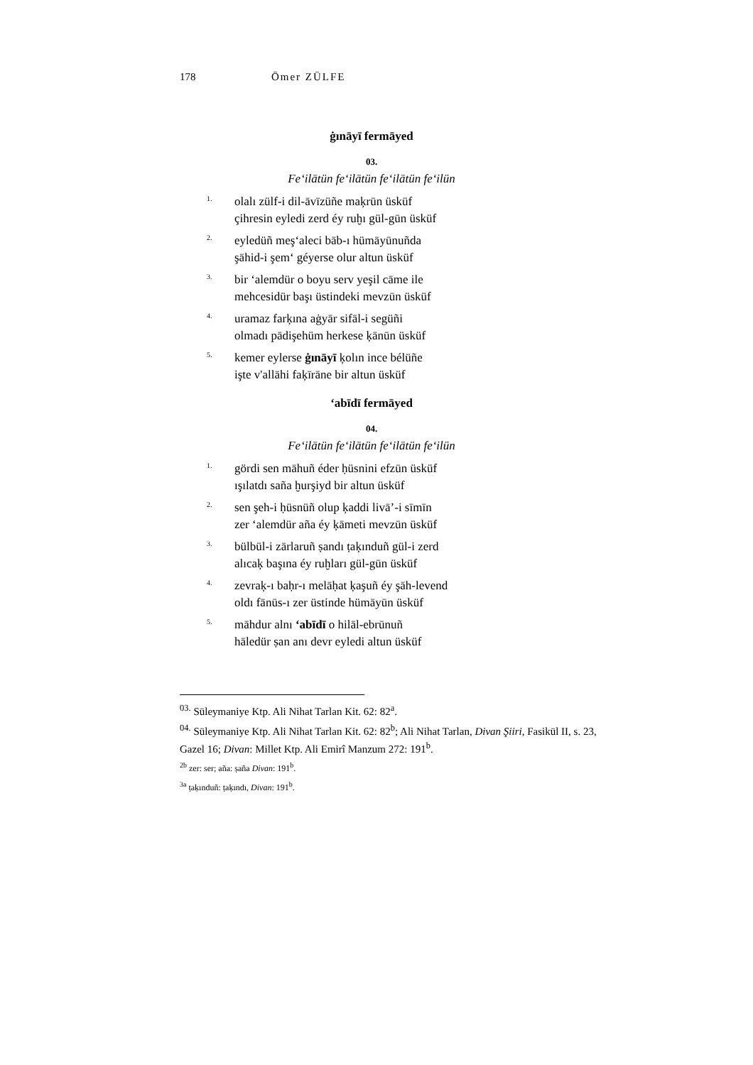178 Ömer ZÜLFE
ġınāyī fermāyed
03.
Fe‘ilātün fe‘ilātün fe‘ilātün fe‘ilün
1.
olalı zülf-i dil-āvīzüñe maķrūn üsküf
çihresin eyledi zerd éy ruḫı gül-gūn üsküf
2.
eyledüñ meş‘aleci bāb-ı hümāyūnuñda
şāhid-i şem‘ géyerse olur altun üsküf
3.
bir ‘alemdür o boyu serv yeşil cāme ile
mehcesidür başı üstindeki mevzūn üsküf
4.
uramaz farķına aġyār sifāl-i següñi
olmadı pādişehüm herkese ķānūn üsküf
5.
kemer eylerse ġınāyī ķolın ince bélüñe
işte v'allāhi faķīrāne bir altun üsküf
‘abīdī fermāyed
04.
Fe‘ilātün fe‘ilātün fe‘ilātün fe‘ilün
1.
gördi sen māhuñ éder ḥüsnini efzūn üsküf
ışılatdı saña ḫurşiyd bir altun üsküf
2.
sen şeh-i ḥüsnüñ olup ķaddi livā’-i sīmīn
zer ‘alemdür aña éy ķāmeti mevzūn üsküf
3.
bülbül-i zārlaruñ ṣandı ṭaķınduñ gül-i zerd
alıcaķ başına éy ruḫları gül-gūn üsküf
4.
zevraķ-ı baḥr-ı melāḥat ķaşuñ éy şāh-levend
oldı fānūs-ı zer üstinde hümāyūn üsküf
5.
māhdur alnı ‘abīdī o hilāl-ebrūnuñ
hāledür ṣan anı devr eyledi altun üsküf
<sup>03.</sup> Süleymaniye Ktp. Ali Nihat Tarlan Kit. 62: 82<sup>a</sup>.
<sup>04.</sup> Süleymaniye Ktp. Ali Nihat Tarlan Kit. 62: 82<sup>b</sup>; Ali Nihat Tarlan, Divan Şiiri, Fasikül II, s. 23, Gazel 16; Divan: Millet Ktp. Ali Emirî Manzum 272: 191<sup>b</sup>.
<sup>2b</sup> zer: ser; aña: ṣaña Divan: 191<sup>b</sup>.
<sup>3a</sup> ṭaķınduñ: ṭaķındı, Divan: 191<sup>b</sup>.